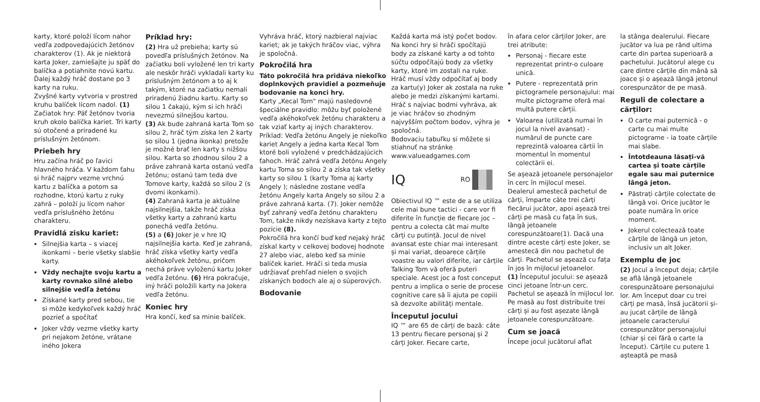karty, ktoré položí lícom nahor vedľa zodpovedajúcich žetónov charakterov (1). Ak je niektorá karta Joker, zamiešajte ju späť do balíčka a potiahnite novú kartu. Ďalej každý hráč dostane po 3 karty na ruku.
Zvyšné karty vytvoria v prostred kruhu balíček lícom nadol. (1) Začiatok hry: Päť žetónov tvoria kruh okolo balíčka kariet. Tri karty sú otočené a priradené ku príslušným žetónom.
Priebeh hry
Hru začína hráč po ľavici hlavného hráča. V každom ťahu si hráč najprv vezme vrchnú kartu z balíčka a potom sa rozhodne, ktorú kartu z ruky zahrá – položí ju lícom nahor vedľa príslušného žetónu charakteru.
Pravidlá zisku kariet:
Silnejšia karta – s viacej ikonkami – berie všetky slabšie karty.
Vždy nechajte svoju kartu a karty rovnako silné alebo silnejšie vedľa žetónu
Získané karty pred sebou, tie si môže kedykoľvek každý hráč pozrieť a spočítať
Joker vždy vezme všetky karty pri nejakom žetóne, vrátane iného Jokera
Príklad hry:
(2) Hra už prebieha; karty sú povedľa príslušných žetónov. Na začiatku boli vyložené len tri karty ale neskôr hráči vykladali karty ku príslušným žetónom a to aj k takým, ktoré na začiatku nemali priradenú žiadnu kartu. Karty so silou 1 čakajú, kým si ich hráči nevezmú silnejšou kartou.
(3) Ak bude zahraná karta Tom so silou 2, hráč tým získa len 2 karty so silou 1 (jedna ikonka) pretože je možné brať len karty s nižšou silou. Karta so zhodnou silou 2 a práve zahraná karta ostanú vedľa žetónu; ostanú tam teda dve Tomove karty, každá so silou 2 (s dvomi ikonkami).
(4) Zahraná karta je aktuálne najsilnejšia, takže hráč získa všetky karty a zahranú kartu ponechá vedľa žetónu.
(5) a (6) Joker je v hre IQ najsilnejšia karta. Keď je zahraná, hráč získa všetky karty vedľa akéhokoľvek žetónu, pričom nechá práve vyloženú kartu Joker vedľa žetónu. (6) Hra pokračuje, iný hráči položili karty na Jokera vedľa žetónu.
Koniec hry
Hra končí, keď sa minie balíček.
Vyhráva hráč, ktorý nazbieral najviac kariet; ak je takých hráčov viac, výhra je spoločná.
Pokročilá hra
Táto pokročilá hra pridáva niekoľko doplnkových pravidiel a pozmeňuje bodovanie na konci hry.
Karty „Kecal Tom" majú nasledovné špeciálne pravidlo: môžu byť položené vedľa akéhokoľvek žetónu charakteru a tak vziať karty aj iných charakterov. Príklad: Vedľa žetónu Angely je niekoľko kariet Angely a jedna karta Kecal Tom ktoré boli vyložené v predchádzajúcich ťahoch. Hráč zahrá vedľa žetónu Angely kartu Toma so silou 2 a získa tak všetky karty so silou 1 (karty Toma aj karty Angely ); následne zostane vedľa žetónu Angely karta Angely so silou 2 a práve zahraná karta. (7). Joker nemôže byť zahraný vedľa žetónu charakteru Tom, takže nikdy nezískava karty z tejto pozície (8).
Pokročilá hra končí buď keď nejaký hráč získal karty v celkovej bodovej hodnote 27 alebo viac, alebo keď sa minie balíček kariet. Hráči si teda musia udržiavať prehľad nielen o svojich získaných bodoch ale aj o súperových.
Bodovanie
Každá karta má istý počet bodov. Na konci hry si hráči spočítajú body za získané karty a od tohto súčtu odpočítajú body za všetky karty, ktoré im zostali na ruke.
Hráč musí vždy odpočítať aj body za kartu(y) Joker ak zostala na ruke alebo je medzi získanými kartami.
Hráč s najviac bodmi vyhráva, ak je viac hráčov so zhodným najvyšším počtom bodov, výhra je spoločná.
Bodovaciu tabuľku si môžete si stiahnuť na stránke www.valueadgames.com
IQ RO
Obiectivul IQ ™ este de a se utiliza cele mai bune tactici - care vor fi diferite în funcție de fiecare joc –pentru a colecta cât mai multe cărți cu putință. Jocul de nivel avansat este chiar mai interesant și mai variat, deoarece cărțile voastre au valori diferite, iar cărțile Talking Tom vă oferă puteri speciale. Acest joc a fost conceput pentru a implica o serie de procese cognitive care să îi ajuta pe copiii să dezvolte abilități mentale.
Începutul jocului
IQ ™ are 65 de cărți de bază: câte 13 pentru fiecare personaj și 2 cărți Joker. Fiecare carte,
în afara celor cărților Joker, are trei atribute:
Personaj - fiecare este reprezentat printr-o culoare unică.
Putere - reprezentată prin pictogramele personajului: mai multe pictograme oferă mai multă putere cărții.
Valoarea (utilizată numai în jocul la nivel avansat) - numărul de puncte care reprezintă valoarea cărtii în momentul în momentul colectării ei.
Se așează jetoanele personajelor în cerc în mijlocul mesei.
Dealerul amestecă pachetul de cărți, împarte câte trei cărți fiecărui jucător, apoi așează trei cărți pe masă cu fața în sus, lângă jetoanele corespunzătoare(1). Dacă una dintre aceste cărți este Joker, se amestecă din nou pachetul de cărți. Pachetul se așează cu fața în jos în mijlocul jetoanelor.
(1) Începutul jocului: se așează cinci jetoane într-un cerc. Pachetul se așează în mijlocul lor. Pe masă au fost distribuite trei cărți și au fost așezate lângă jetoanele corespunzătoare.
Cum se joacă
Începe jocul jucătorul aflat
la stânga dealerului. Fiecare jucător va lua pe rând ultima carte din partea superioară a pachetului. Jucătorul alege cu care dintre cărțile din mână să joace și o așează lângă jetonul corespunzător de pe masă.
Reguli de colectare a cărților:
O carte mai puternică - o carte cu mai multe pictograme - ia toate cărțile mai slabe.
Întotdeauna lăsați-vă cartea și toate cărțile egale sau mai puternice lângă jeton.
Păstrați cărțile colectate de lângă voi. Orice jucător le poate număra în orice moment.
Jokerul colectează toate cărțile de lângă un jeton, inclusiv un alt Joker.
Exemplu de joc
(2) Jocul a început deja; cărțile se află lângă jetoanele corespunzătoare personajului lor. Am început doar cu trei cărți pe masă, însă jucătorii și-au jucat cărțile de lângă jetoanele caracterului corespunzător personajului (chiar și cei fără o carte la început). Cărțile cu putere 1 așteaptă pe masă